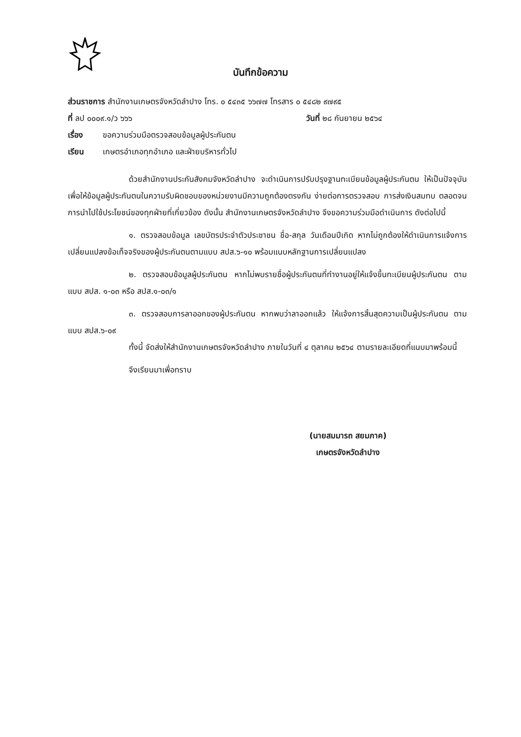บันทึกข้อความ
ส่วนราชการ สำนักงานเกษตรจังหวัดลำปาง โทร. ๐ ๕๔๓๕ ๖๖๗๗ โทรสาร ๐ ๕๔๘๒ ๙๗๙๕
ที่ ลป ๐๐๐๙.๑/ว ๖๖๖ วันที่ ๒๘ กันยายน ๒๕๖๔
เรื่อง ขอความร่วมมือตรวจสอบข้อมูลผู้ประกันตน
เรียน เกษตรอำเภอทุกอำเภอ และฝ่ายบริหารทั่วไป
ด้วยสำนักงานประกันสังคมจังหวัดลำปาง จะดำเนินการปรับปรุงฐานทะเบียนข้อมูลผู้ประกันตน ให้เป็นปัจจุบันเพื่อให้ข้อมูลผู้ประกันตนในความรับผิดชอบของหน่วยงานมีความถูกต้องตรงกัน ง่ายต่อการตรวจสอบ การส่งเงินสมทบ ตลอดจนการนำไปใช้ประโยชน์ของทุกฝ่ายที่เกี่ยวข้อง ดังนั้น สำนักงานเกษตรจังหวัดลำปาง จึงขอความร่วมมือดำเนินการ ดังต่อไปนี้
๑. ตรวจสอบข้อมูล เลขบัตรประจำตัวประชาชน ชื่อ-สกุล วันเดือนปีเกิด หากไม่ถูกต้องให้ดำเนินการแจ้งการเปลี่ยนแปลงข้อเท็จจริงของผู้ประกันตนตามแบบ สปส.๖-๑๐ พร้อมแนบหลักฐานการเปลี่ยนแปลง
๒. ตรวจสอบข้อมูลผู้ประกันตน หากไม่พบรายชื่อผู้ประกันตนที่ทำงานอยู่ให้แจ้งขึ้นทะเบียนผู้ประกันตน ตามแบบ สปส. ๑-๐๓ หรือ สปส.๑-๐๓/๑
๓. ตรวจสอบการลาออกของผู้ประกันตน หากพบว่าลาออกแล้ว ให้แจ้งการสิ้นสุดความเป็นผู้ประกันตน ตามแบบ สปส.๖-๐๙
ทั้งนี้ จัดส่งให้สำนักงานเกษตรจังหวัดลำปาง ภายในวันที่ ๔ ตุลาคม ๒๕๖๔ ตามรายละเอียดที่แนบมาพร้อมนี้
จึงเรียนมาเพื่อทราบ
(นายสมมารถ สยมภาค)
เกษตรจังหวัดลำปาง